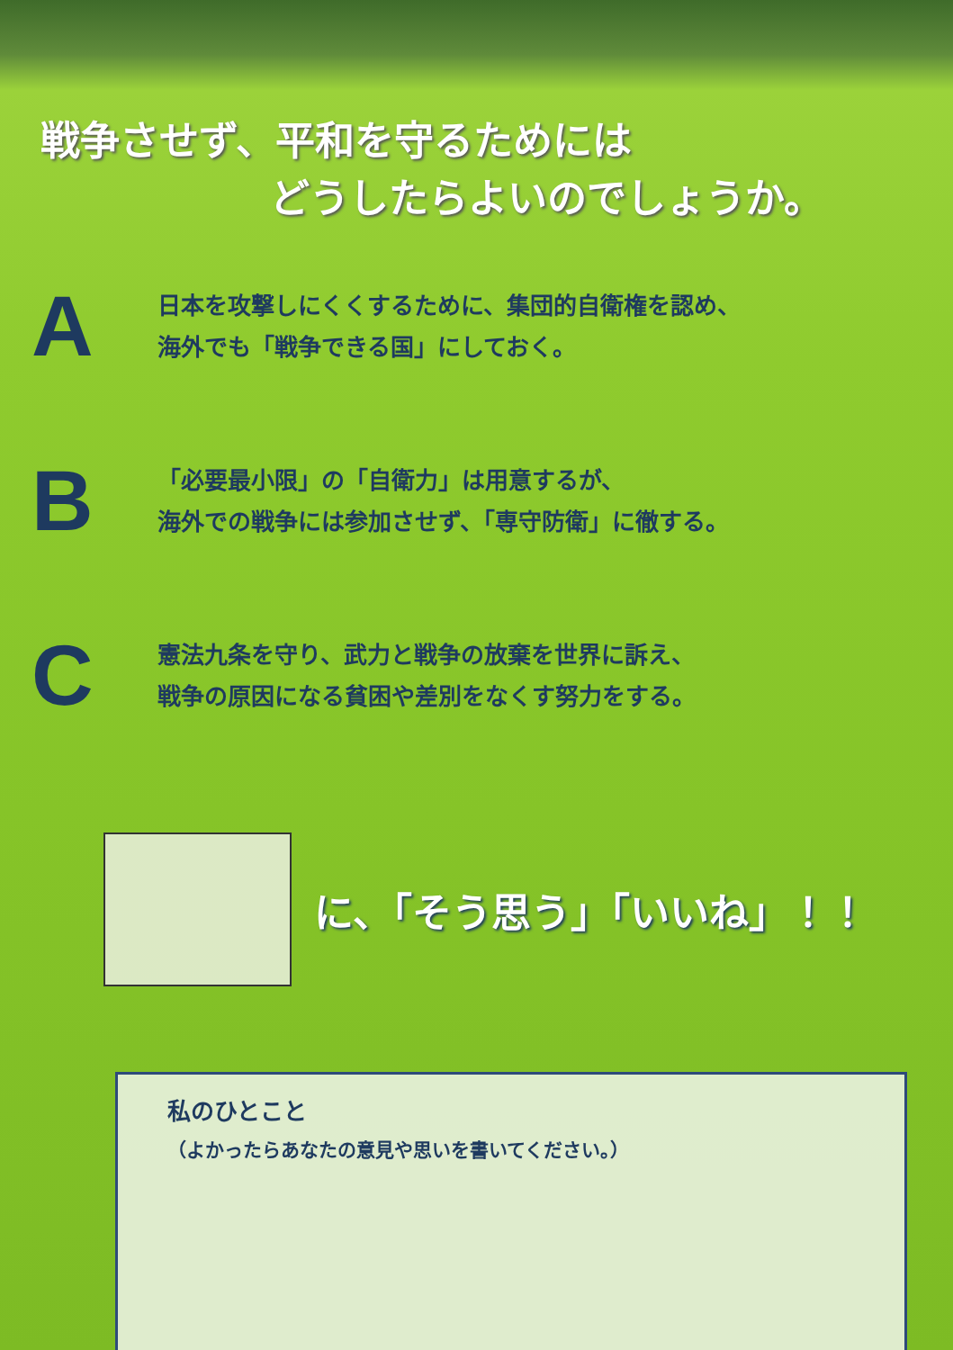戦争させず、平和を守るためには
どうしたらよいのでしょうか。
A
日本を攻撃しにくくするために、集団的自衛権を認め、
海外でも「戦争できる国」にしておく。
B
「必要最小限」の「自衛力」は用意するが、
海外での戦争には参加させず、「専守防衛」に徹する。
C
憲法九条を守り、武力と戦争の放棄を世界に訴え、
戦争の原因になる貧困や差別をなくす努力をする。
に、「そう思う」「いいね」！！
私のひとこと
（よかったらあなたの意見や思いを書いてください。）